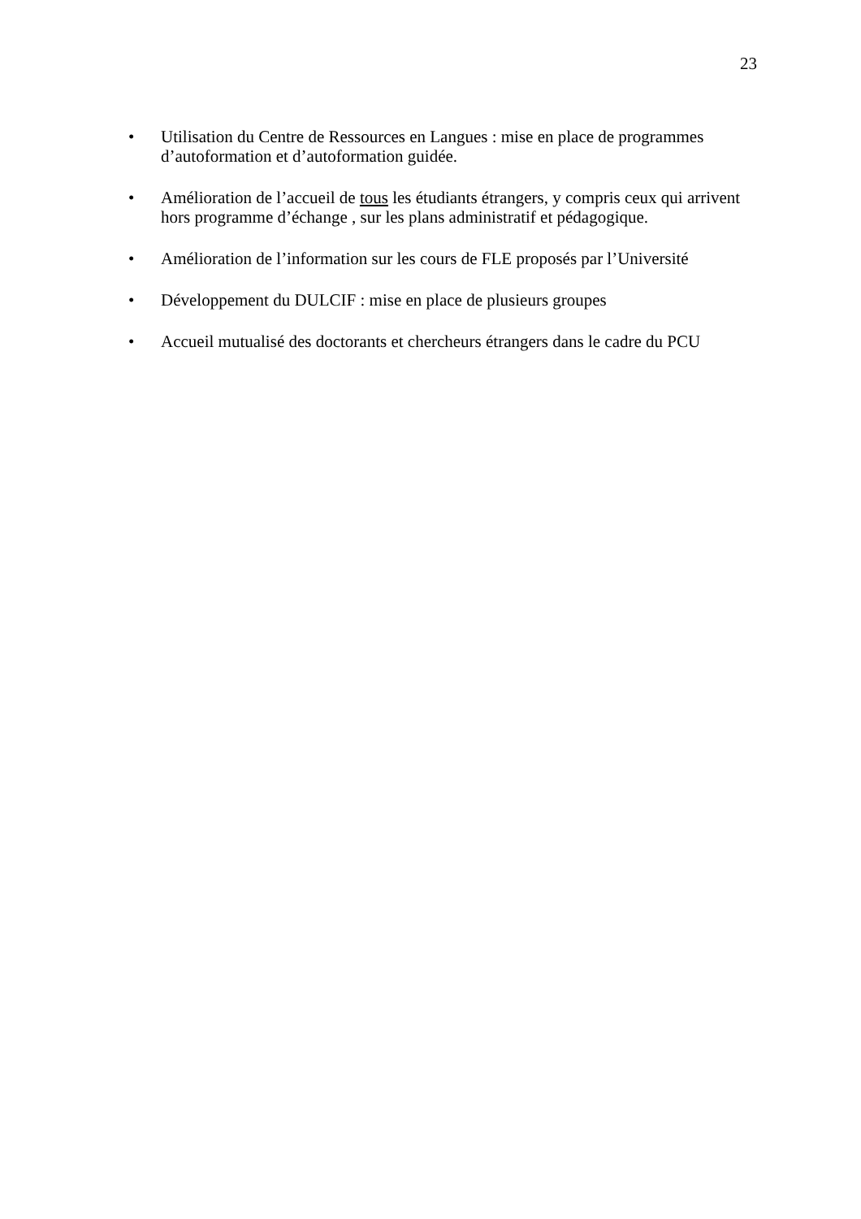23
• Utilisation du Centre de Ressources en Langues : mise en place de programmes d’autoformation et d’autoformation guidée.
• Amélioration de l’accueil de tous les étudiants étrangers, y compris ceux qui arrivent hors programme d’échange , sur les plans administratif et pédagogique.
• Amélioration de l’information sur les cours de FLE proposés par l’Université
• Développement du DULCIF : mise en place de plusieurs groupes
• Accueil mutualisé des doctorants et chercheurs étrangers dans le cadre du PCU